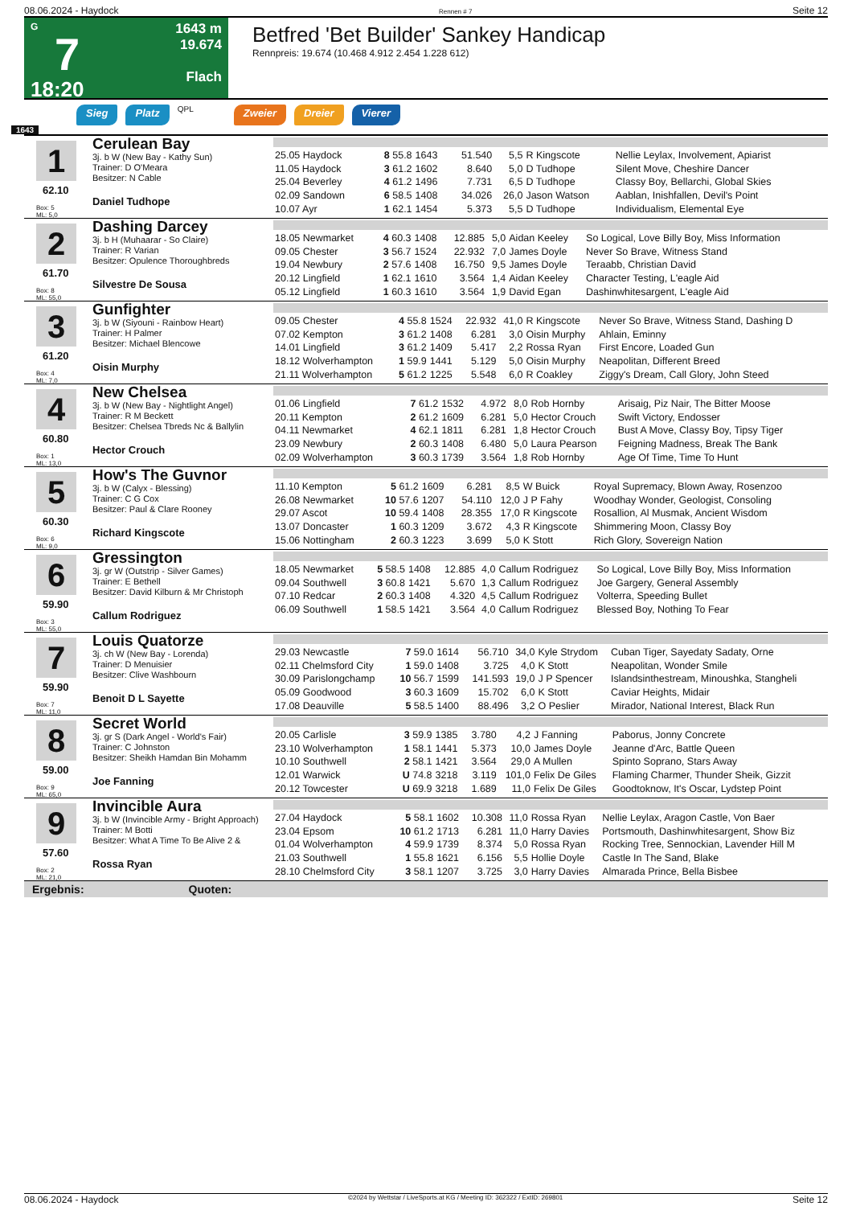08.06.2024 - Haydock Rennen # 7 Seite 12
G
7
18:20
1643 m
19.674
Flach
Betfred 'Bet Builder' Sankey Handicap
Rennpreis: 19.674 (10.468 4.912 2.454 1.228 612)
Sieg Platz QPL Zweier Dreier Vierer
1643
1
62.10
Box: 5
ML: 5,0
Cerulean Bay
3j. b W (New Bay - Kathy Sun)
Trainer: D O'Meara
Besitzer: N Cable
Daniel Tudhope
| 25.05 Haydock | 8 55.8 | 1643 | 51.540 | 5,5 | R Kingscote | Nellie Leylax, Involvement, Apiarist |
| 11.05 Haydock | 3 61.2 | 1602 | 8.640 | 5,0 | D Tudhope | Silent Move, Cheshire Dancer |
| 25.04 Beverley | 4 61.2 | 1496 | 7.731 | 6,5 | D Tudhope | Classy Boy, Bellarchi, Global Skies |
| 02.09 Sandown | 6 58.5 | 1408 | 34.026 | 26,0 | Jason Watson | Aablan, Inishfallen, Devil's Point |
| 10.07 Ayr | 1 62.1 | 1454 | 5.373 | 5,5 | D Tudhope | Individualism, Elemental Eye |
2
61.70
Box: 8
ML: 55,0
Dashing Darcey
3j. b H (Muhaarar - So Claire)
Trainer: R Varian
Besitzer: Opulence Thoroughbreds
Silvestre De Sousa
| 18.05 Newmarket | 4 60.3 | 1408 | 12.885 | 5,0 | Aidan Keeley | So Logical, Love Billy Boy, Miss Information |
| 09.05 Chester | 3 56.7 | 1524 | 22.932 | 7,0 | James Doyle | Never So Brave, Witness Stand |
| 19.04 Newbury | 2 57.6 | 1408 | 16.750 | 9,5 | James Doyle | Teraabb, Christian David |
| 20.12 Lingfield | 1 62.1 | 1610 | 3.564 | 1,4 | Aidan Keeley | Character Testing, L'eagle Aid |
| 05.12 Lingfield | 1 60.3 | 1610 | 3.564 | 1,9 | David Egan | Dashinwhitesargent, L'eagle Aid |
3
61.20
Box: 4
ML: 7,0
Gunfighter
3j. b W (Siyouni - Rainbow Heart)
Trainer: H Palmer
Besitzer: Michael Blencowe
Oisin Murphy
| 09.05 Chester | 4 55.8 | 1524 | 22.932 | 41,0 | R Kingscote | Never So Brave, Witness Stand, Dashing D |
| 07.02 Kempton | 3 61.2 | 1408 | 6.281 | 3,0 | Oisin Murphy | Ahlain, Eminny |
| 14.01 Lingfield | 3 61.2 | 1409 | 5.417 | 2,2 | Rossa Ryan | First Encore, Loaded Gun |
| 18.12 Wolverhampton | 1 59.9 | 1441 | 5.129 | 5,0 | Oisin Murphy | Neapolitan, Different Breed |
| 21.11 Wolverhampton | 5 61.2 | 1225 | 5.548 | 6,0 | R Coakley | Ziggy's Dream, Call Glory, John Steed |
4
60.80
Box: 1
ML: 13,0
New Chelsea
3j. b W (New Bay - Nightlight Angel)
Trainer: R M Beckett
Besitzer: Chelsea Tbreds Nc & Ballylin
Hector Crouch
| 01.06 Lingfield | 7 61.2 | 1532 | 4.972 | 8,0 | Rob Hornby | Arisaig, Piz Nair, The Bitter Moose |
| 20.11 Kempton | 2 61.2 | 1609 | 6.281 | 5,0 | Hector Crouch | Swift Victory, Endosser |
| 04.11 Newmarket | 4 62.1 | 1811 | 6.281 | 1,8 | Hector Crouch | Bust A Move, Classy Boy, Tipsy Tiger |
| 23.09 Newbury | 2 60.3 | 1408 | 6.480 | 5,0 | Laura Pearson | Feigning Madness, Break The Bank |
| 02.09 Wolverhampton | 3 60.3 | 1739 | 3.564 | 1,8 | Rob Hornby | Age Of Time, Time To Hunt |
5
60.30
Box: 6
ML: 9,0
How's The Guvnor
3j. b W (Calyx - Blessing)
Trainer: C G Cox
Besitzer: Paul & Clare Rooney
Richard Kingscote
| 11.10 Kempton | 5 61.2 | 1609 | 6.281 | 8,5 | W Buick | Royal Supremacy, Blown Away, Rosenzoo |
| 26.08 Newmarket | 10 57.6 | 1207 | 54.110 | 12,0 | J P Fahy | Woodhay Wonder, Geologist, Consoling |
| 29.07 Ascot | 10 59.4 | 1408 | 28.355 | 17,0 | R Kingscote | Rosallion, Al Musmak, Ancient Wisdom |
| 13.07 Doncaster | 1 60.3 | 1209 | 3.672 | 4,3 | R Kingscote | Shimmering Moon, Classy Boy |
| 15.06 Nottingham | 2 60.3 | 1223 | 3.699 | 5,0 | K Stott | Rich Glory, Sovereign Nation |
6
59.90
Box: 3
ML: 55,0
Gressington
3j. gr W (Outstrip - Silver Games)
Trainer: E Bethell
Besitzer: David Kilburn & Mr Christoph
Callum Rodriguez
| 18.05 Newmarket | 5 58.5 | 1408 | 12.885 | 4,0 | Callum Rodriguez | So Logical, Love Billy Boy, Miss Information |
| 09.04 Southwell | 3 60.8 | 1421 | 5.670 | 1,3 | Callum Rodriguez | Joe Gargery, General Assembly |
| 07.10 Redcar | 2 60.3 | 1408 | 4.320 | 4,5 | Callum Rodriguez | Volterra, Speeding Bullet |
| 06.09 Southwell | 1 58.5 | 1421 | 3.564 | 4,0 | Callum Rodriguez | Blessed Boy, Nothing To Fear |
7
59.90
Box: 7
ML: 11,0
Louis Quatorze
3j. ch W (New Bay - Lorenda)
Trainer: D Menuisier
Besitzer: Clive Washbourn
Benoit D L Sayette
| 29.03 Newcastle | 7 59.0 | 1614 | 56.710 | 34,0 | Kyle Strydom | Cuban Tiger, Sayedaty Sadaty, Orne |
| 02.11 Chelmsford City | 1 59.0 | 1408 | 3.725 | 4,0 | K Stott | Neapolitan, Wonder Smile |
| 30.09 Parislongchamp | 10 56.7 | 1599 | 141.593 | 19,0 | J P Spencer | Islandsinthestream, Minoushka, Stangheli |
| 05.09 Goodwood | 3 60.3 | 1609 | 15.702 | 6,0 | K Stott | Caviar Heights, Midair |
| 17.08 Deauville | 5 58.5 | 1400 | 88.496 | 3,2 | O Peslier | Mirador, National Interest, Black Run |
8
59.00
Box: 9
ML: 65,0
Secret World
3j. gr S (Dark Angel - World's Fair)
Trainer: C Johnston
Besitzer: Sheikh Hamdan Bin Mohamm
Joe Fanning
| 20.05 Carlisle | 3 59.9 | 1385 | 3.780 | 4,2 | J Fanning | Paborus, Jonny Concrete |
| 23.10 Wolverhampton | 1 58.1 | 1441 | 5.373 | 10,0 | James Doyle | Jeanne d'Arc, Battle Queen |
| 10.10 Southwell | 2 58.1 | 1421 | 3.564 | 29,0 | A Mullen | Spinto Soprano, Stars Away |
| 12.01 Warwick | U 74.8 | 3218 | 3.119 | 101,0 | Felix De Giles | Flaming Charmer, Thunder Sheik, Gizzit |
| 20.12 Towcester | U 69.9 | 3218 | 1.689 | 11,0 | Felix De Giles | Goodtoknow, It's Oscar, Lydstep Point |
9
57.60
Box: 2
ML: 21,0
Invincible Aura
3j. b W (Invincible Army - Bright Approach)
Trainer: M Botti
Besitzer: What A Time To Be Alive 2 &
Rossa Ryan
| 27.04 Haydock | 5 58.1 | 1602 | 10.308 | 11,0 | Rossa Ryan | Nellie Leylax, Aragon Castle, Von Baer |
| 23.04 Epsom | 10 61.2 | 1713 | 6.281 | 11,0 | Harry Davies | Portsmouth, Dashinwhitesargent, Show Biz |
| 01.04 Wolverhampton | 4 59.9 | 1739 | 8.374 | 5,0 | Rossa Ryan | Rocking Tree, Sennockian, Lavender Hill M |
| 21.03 Southwell | 1 55.8 | 1621 | 6.156 | 5,5 | Hollie Doyle | Castle In The Sand, Blake |
| 28.10 Chelmsford City | 3 58.1 | 1207 | 3.725 | 3,0 | Harry Davies | Almarada Prince, Bella Bisbee |
Ergebnis: Quoten:
08.06.2024 - Haydock ©2024 by Wettstar / LiveSports.at KG / Meeting ID: 362322 / ExtID: 269801 Seite 12